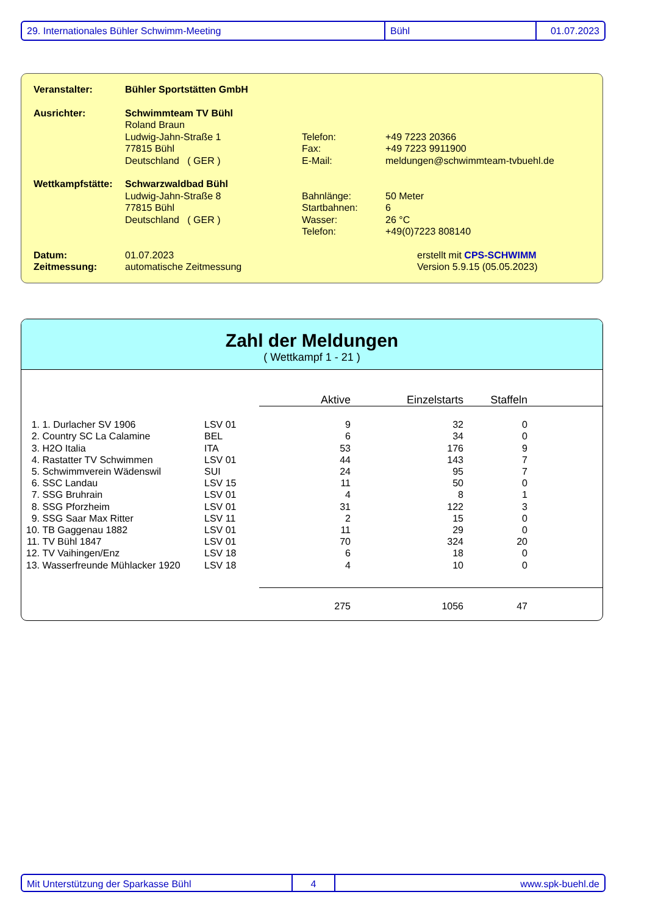29. Internationales Bühler Schwimm-Meeting Bühl 01.07.2023
| Veranstalter: | Bühler Sportstätten GmbH | | |
| Ausrichter: | Schwimmteam TV Bühl Roland Braun Ludwig-Jahn-Straße 1 77815 Bühl Deutschland ( GER ) | Telefon: Fax: E-Mail: | +49 7223 20366 +49 7223 9911900 meldungen@schwimmteam-tvbuehl.de |
| Wettkampfstätte: | Schwarzwaldbad Bühl Ludwig-Jahn-Straße 8 77815 Bühl Deutschland ( GER ) | Bahnlänge: Startbahnen: Wasser: Telefon: | 50 Meter 6 26 °C +49(0)7223 808140 |
| Datum: Zeitmessung: | 01.07.2023 automatische Zeitmessung | | erstellt mit CPS-SCHWIMM Version 5.9.15 (05.05.2023) |
Zahl der Meldungen
( Wettkampf 1 - 21 )
| | | | Aktive | Einzelstarts | Staffeln | |
| --- | --- | --- | --- | --- | --- | --- |
| 1. | 1. Durlacher SV 1906 | LSV 01 | 9 | 32 | 0 | |
| 2. | Country SC La Calamine | BEL | 6 | 34 | 0 | |
| 3. | H2O Italia | ITA | 53 | 176 | 9 | |
| 4. | Rastatter TV Schwimmen | LSV 01 | 44 | 143 | 7 | |
| 5. | Schwimmverein Wädenswil | SUI | 24 | 95 | 7 | |
| 6. | SSC Landau | LSV 15 | 11 | 50 | 0 | |
| 7. | SSG Bruhrain | LSV 01 | 4 | 8 | 1 | |
| 8. | SSG Pforzheim | LSV 01 | 31 | 122 | 3 | |
| 9. | SSG Saar Max Ritter | LSV 11 | 2 | 15 | 0 | |
| 10. | TB Gaggenau 1882 | LSV 01 | 11 | 29 | 0 | |
| 11. | TV Bühl 1847 | LSV 01 | 70 | 324 | 20 | |
| 12. | TV Vaihingen/Enz | LSV 18 | 6 | 18 | 0 | |
| 13. | Wasserfreunde Mühlacker 1920 | LSV 18 | 4 | 10 | 0 | |
| | | | 275 | 1056 | 47 | |
Mit Unterstützung der Sparkasse Bühl 4 www.spk-buehl.de